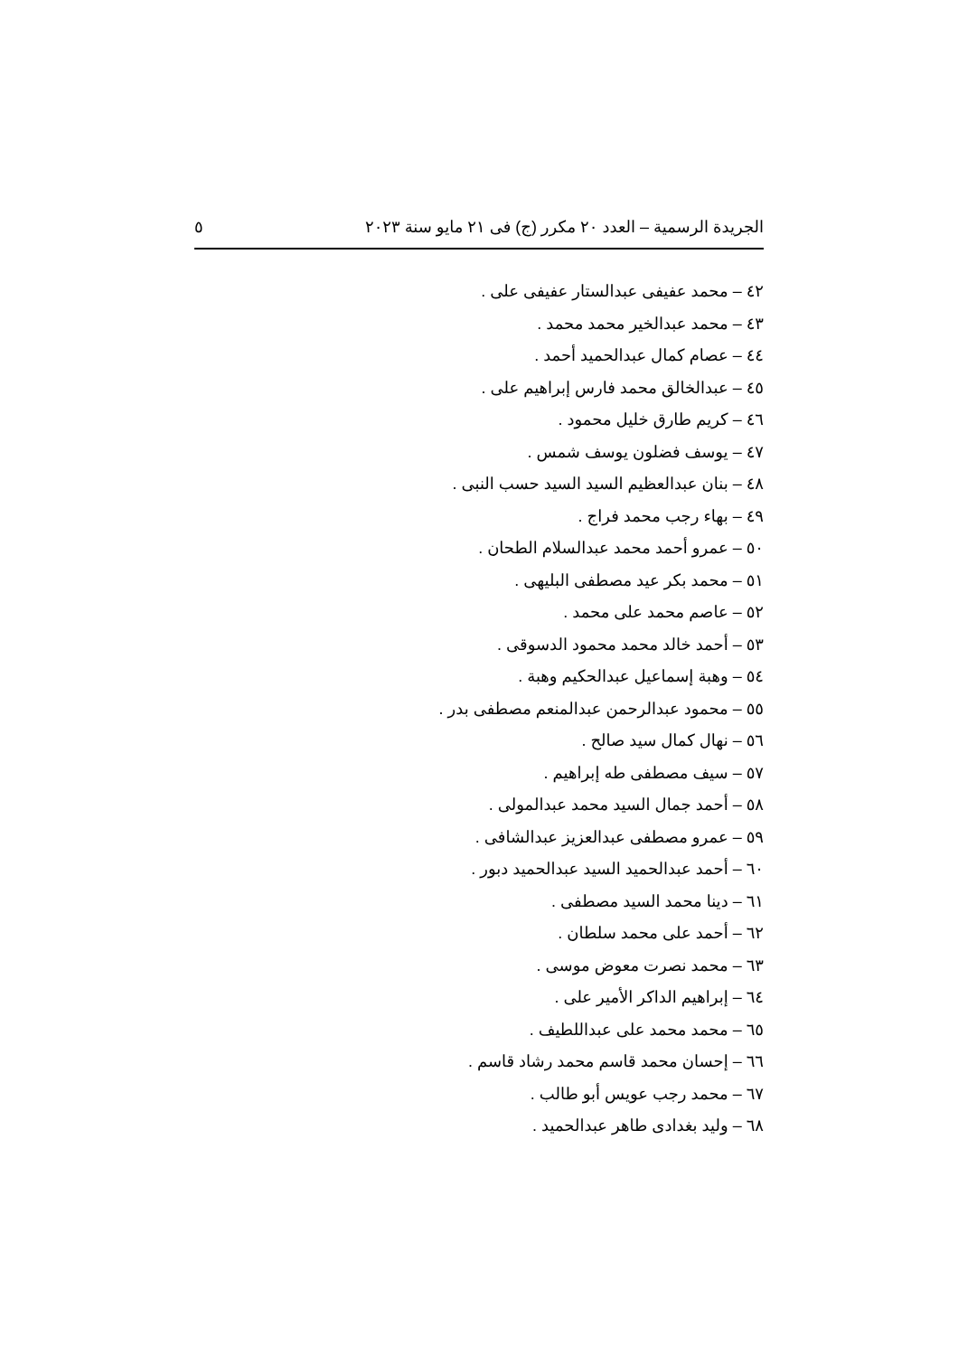الجريدة الرسمية – العدد ٢٠ مكرر (ج) فى ٢١ مايو سنة ٢٠٢٣ ٥
٤٢ – محمد عفيفى عبدالستار عفيفى على .
٤٣ – محمد عبدالخير محمد محمد .
٤٤ – عصام كمال عبدالحميد أحمد .
٤٥ – عبدالخالق محمد فارس إبراهيم على .
٤٦ – كريم طارق خليل محمود .
٤٧ – يوسف فضلون يوسف شمس .
٤٨ – بنان عبدالعظيم السيد السيد حسب النبى .
٤٩ – بهاء رجب محمد فراج .
٥٠ – عمرو أحمد محمد عبدالسلام الطحان .
٥١ – محمد بكر عيد مصطفى البليهى .
٥٢ – عاصم محمد على محمد .
٥٣ – أحمد خالد محمد محمود الدسوقى .
٥٤ – وهبة إسماعيل عبدالحكيم وهبة .
٥٥ – محمود عبدالرحمن عبدالمنعم مصطفى بدر .
٥٦ – نهال كمال سيد صالح .
٥٧ – سيف مصطفى طه إبراهيم .
٥٨ – أحمد جمال السيد محمد عبدالمولى .
٥٩ – عمرو مصطفى عبدالعزيز عبدالشافى .
٦٠ – أحمد عبدالحميد السيد عبدالحميد دبور .
٦١ – دينا محمد السيد مصطفى .
٦٢ – أحمد على محمد سلطان .
٦٣ – محمد نصرت معوض موسى .
٦٤ – إبراهيم الداكر الأمير على .
٦٥ – محمد محمد على عبداللطيف .
٦٦ – إحسان محمد قاسم محمد رشاد قاسم .
٦٧ – محمد رجب عويس أبو طالب .
٦٨ – وليد بغدادى طاهر عبدالحميد .